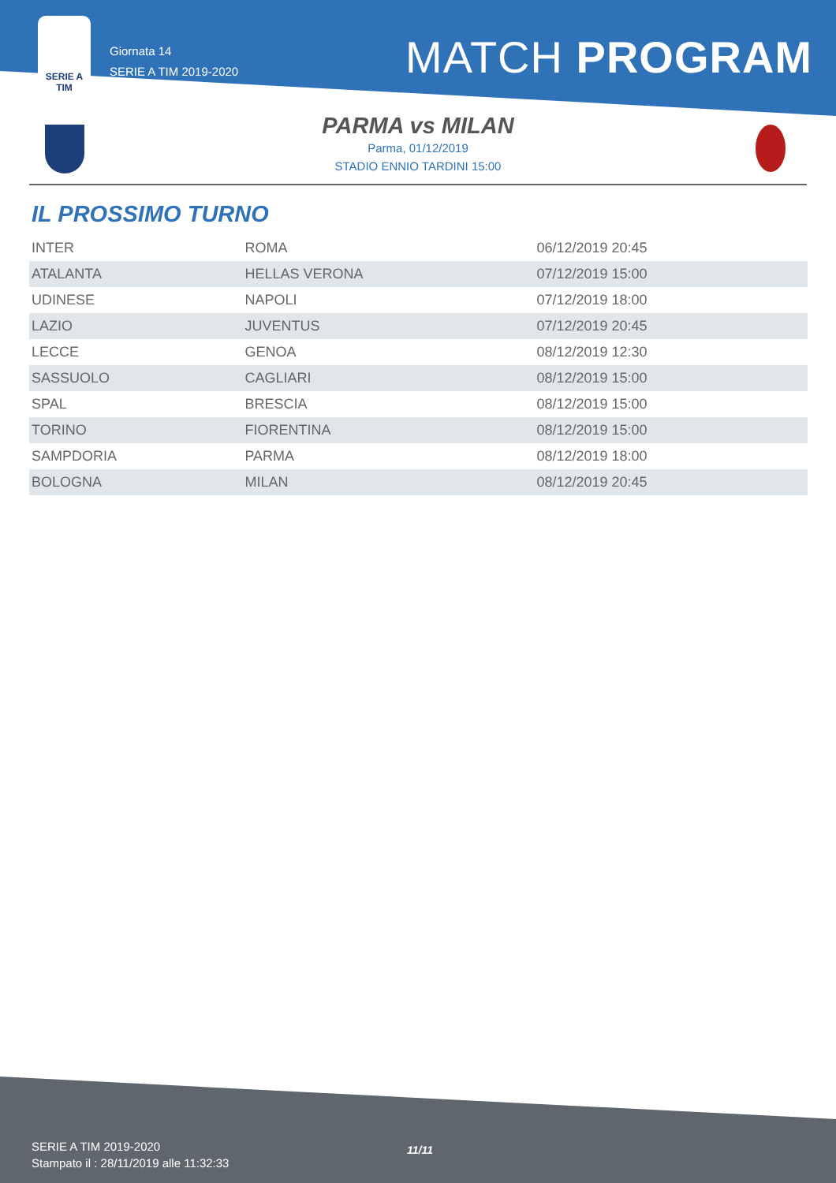SERIE A
TIM
Giornata 14
SERIE A TIM 2019-2020
MATCH PROGRAM
PARMA vs MILAN
Parma, 01/12/2019
STADIO ENNIO TARDINI 15:00
IL PROSSIMO TURNO
| INTER | ROMA | 06/12/2019 20:45 |
| ATALANTA | HELLAS VERONA | 07/12/2019 15:00 |
| UDINESE | NAPOLI | 07/12/2019 18:00 |
| LAZIO | JUVENTUS | 07/12/2019 20:45 |
| LECCE | GENOA | 08/12/2019 12:30 |
| SASSUOLO | CAGLIARI | 08/12/2019 15:00 |
| SPAL | BRESCIA | 08/12/2019 15:00 |
| TORINO | FIORENTINA | 08/12/2019 15:00 |
| SAMPDORIA | PARMA | 08/12/2019 18:00 |
| BOLOGNA | MILAN | 08/12/2019 20:45 |
SERIE A TIM 2019-2020
Stampato il : 28/11/2019 alle 11:32:33
11/11